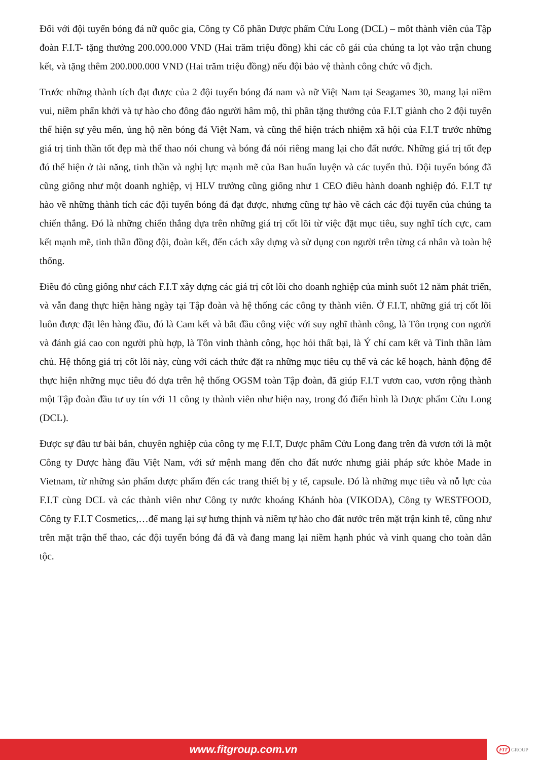Đối với đội tuyển bóng đá nữ quốc gia, Công ty Cổ phần Dược phẩm Cửu Long (DCL) – môt thành viên của Tập đoàn F.I.T- tặng thưởng 200.000.000 VND (Hai trăm triệu đồng) khi các cô gái của chúng ta lọt vào trận chung kết, và tặng thêm 200.000.000 VND (Hai trăm triệu đồng) nếu đội bảo vệ thành công chức vô địch.
Trước những thành tích đạt được của 2 đội tuyển bóng đá nam và nữ Việt Nam tại Seagames 30, mang lại niềm vui, niềm phấn khởi và tự hào cho đông đảo người hâm mộ, thì phần tặng thưởng của F.I.T giành cho 2 đội tuyển thể hiện sự yêu mến, ủng hộ nền bóng đá Việt Nam, và cũng thể hiện trách nhiệm xã hội của F.I.T trước những giá trị tinh thần tốt đẹp mà thể thao nói chung và bóng đá nói riêng mang lại cho đất nước. Những giá trị tốt đẹp đó thể hiện ở tài năng, tinh thần và nghị lực mạnh mẽ của Ban huấn luyện và các tuyển thủ. Đội tuyển bóng đã cũng giống như một doanh nghiệp, vị HLV trưởng cũng giống như 1 CEO điều hành doanh nghiệp đó. F.I.T tự hào về những thành tích các đội tuyển bóng đá đạt được, nhưng cũng tự hào về cách các đội tuyển của chúng ta chiến thắng. Đó là những chiến thắng dựa trên những giá trị cốt lõi từ việc đặt mục tiêu, suy nghĩ tích cực, cam kết mạnh mẽ, tinh thần đồng đội, đoàn kết, đến cách xây dựng và sử dụng con người trên từng cá nhân và toàn hệ thống.
Điều đó cũng giống như cách F.I.T xây dựng các giá trị cốt lõi cho doanh nghiệp của mình suốt 12 năm phát triển, và vẫn đang thực hiện hàng ngày tại Tập đoàn và hệ thống các công ty thành viên. Ở F.I.T, những giá trị cốt lõi luôn được đặt lên hàng đầu, đó là Cam kết và bắt đầu công việc với suy nghĩ thành công, là Tôn trọng con người và đánh giá cao con người phù hợp, là Tôn vinh thành công, học hỏi thất bại, là Ý chí cam kết và Tinh thần làm chủ. Hệ thống giá trị cốt lõi này, cùng với cách thức đặt ra những mục tiêu cụ thể và các kế hoạch, hành động để thực hiện những mục tiêu đó dựa trên hệ thống OGSM toàn Tập đoàn, đã giúp F.I.T vươn cao, vươn rộng thành một Tập đoàn đầu tư uy tín với 11 công ty thành viên như hiện nay, trong đó điển hình là Dược phẩm Cửu Long (DCL).
Được sự đầu tư bài bản, chuyên nghiệp của công ty mẹ F.I.T, Dược phẩm Cửu Long đang trên đà vươn tới là một Công ty Dược hàng đầu Việt Nam, với sứ mệnh mang đến cho đất nước nhưng giải pháp sức khỏe Made in Vietnam, từ những sản phẩm dược phẩm đến các trang thiết bị y tế, capsule. Đó là những mục tiêu và nỗ lực của F.I.T cùng DCL và các thành viên như Công ty nước khoáng Khánh hòa (VIKODA), Công ty WESTFOOD, Công ty F.I.T Cosmetics,…để mang lại sự hưng thịnh và niềm tự hào cho đất nước trên mặt trận kinh tế, cũng như trên mặt trận thể thao, các đội tuyển bóng đá đã và đang mang lại niềm hạnh phúc và vinh quang cho toàn dân tộc.
www.fitgroup.com.vn
FIT GROUP